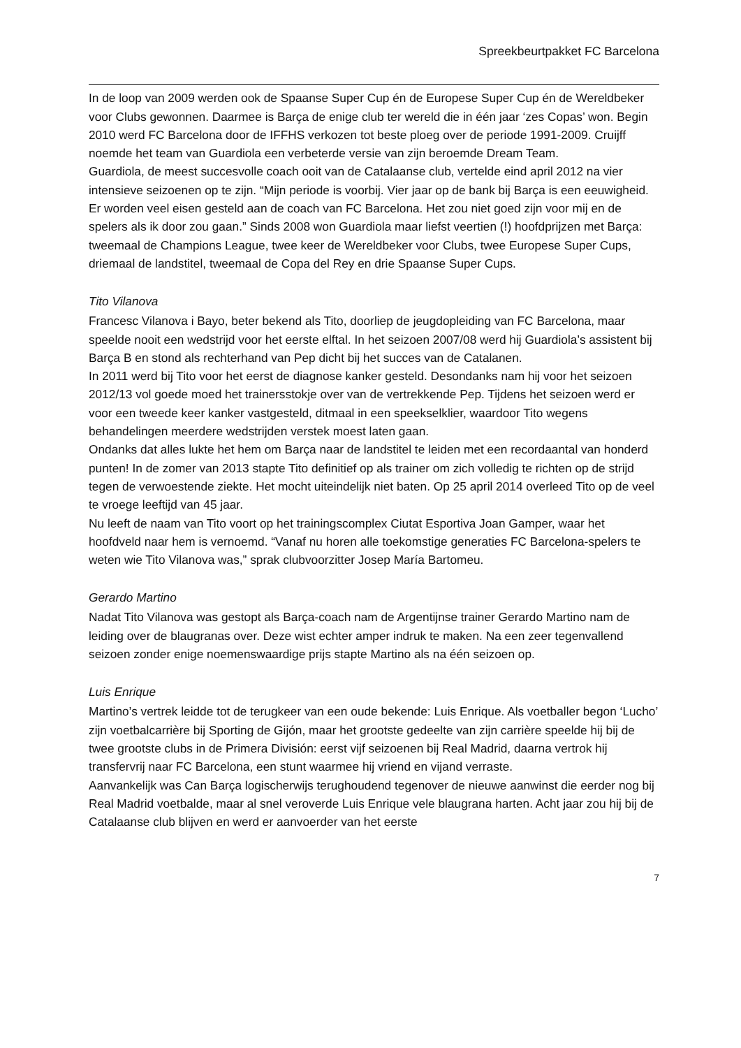Spreekbeurtpakket FC Barcelona
In de loop van 2009 werden ook de Spaanse Super Cup én de Europese Super Cup én de Wereldbeker voor Clubs gewonnen. Daarmee is Barça de enige club ter wereld die in één jaar ‘zes Copas’ won. Begin 2010 werd FC Barcelona door de IFFHS verkozen tot beste ploeg over de periode 1991-2009. Cruijff noemde het team van Guardiola een verbeterde versie van zijn beroemde Dream Team.
Guardiola, de meest succesvolle coach ooit van de Catalaanse club, vertelde eind april 2012 na vier intensieve seizoenen op te zijn. “Mijn periode is voorbij. Vier jaar op de bank bij Barça is een eeuwigheid. Er worden veel eisen gesteld aan de coach van FC Barcelona. Het zou niet goed zijn voor mij en de spelers als ik door zou gaan.” Sinds 2008 won Guardiola maar liefst veertien (!) hoofdprijzen met Barça: tweemaal de Champions League, twee keer de Wereldbeker voor Clubs, twee Europese Super Cups, driemaal de landstitel, tweemaal de Copa del Rey en drie Spaanse Super Cups.
Tito Vilanova
Francesc Vilanova i Bayo, beter bekend als Tito, doorliep de jeugdopleiding van FC Barcelona, maar speelde nooit een wedstrijd voor het eerste elftal. In het seizoen 2007/08 werd hij Guardiola’s assistent bij Barça B en stond als rechterhand van Pep dicht bij het succes van de Catalanen.
In 2011 werd bij Tito voor het eerst de diagnose kanker gesteld. Desondanks nam hij voor het seizoen 2012/13 vol goede moed het trainersstokje over van de vertrekkende Pep. Tijdens het seizoen werd er voor een tweede keer kanker vastgesteld, ditmaal in een speekselklier, waardoor Tito wegens behandelingen meerdere wedstrijden verstek moest laten gaan.
Ondanks dat alles lukte het hem om Barça naar de landstitel te leiden met een recordaantal van honderd punten! In de zomer van 2013 stapte Tito definitief op als trainer om zich volledig te richten op de strijd tegen de verwoestende ziekte. Het mocht uiteindelijk niet baten. Op 25 april 2014 overleed Tito op de veel te vroege leeftijd van 45 jaar.
Nu leeft de naam van Tito voort op het trainingscomplex Ciutat Esportiva Joan Gamper, waar het hoofdveld naar hem is vernoemd. “Vanaf nu horen alle toekomstige generaties FC Barcelona-spelers te weten wie Tito Vilanova was,” sprak clubvoorzitter Josep María Bartomeu.
Gerardo Martino
Nadat Tito Vilanova was gestopt als Barça-coach nam de Argentijnse trainer Gerardo Martino nam de leiding over de blaugranas over. Deze wist echter amper indruk te maken. Na een zeer tegenvallend seizoen zonder enige noemenswaardige prijs stapte Martino als na één seizoen op.
Luis Enrique
Martino’s vertrek leidde tot de terugkeer van een oude bekende: Luis Enrique. Als voetballer begon ‘Lucho’ zijn voetbalcarrière bij Sporting de Gijón, maar het grootste gedeelte van zijn carrière speelde hij bij de twee grootste clubs in de Primera División: eerst vijf seizoenen bij Real Madrid, daarna vertrok hij transfervrij naar FC Barcelona, een stunt waarmee hij vriend en vijand verraste.
Aanvankelijk was Can Barça logischerwijs terughoudend tegenover de nieuwe aanwinst die eerder nog bij Real Madrid voetbalde, maar al snel veroverde Luis Enrique vele blaugrana harten. Acht jaar zou hij bij de Catalaanse club blijven en werd er aanvoerder van het eerste
7